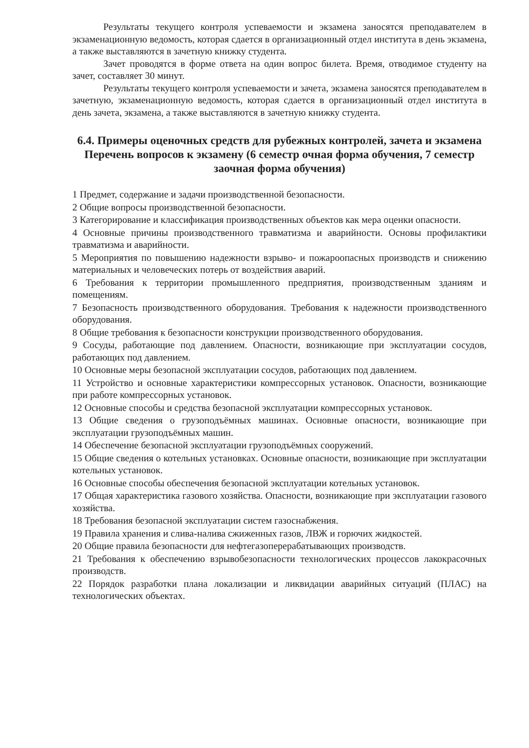Результаты текущего контроля успеваемости и экзамена заносятся преподавателем в экзаменационную ведомость, которая сдается в организационный отдел института в день экзамена, а также выставляются в зачетную книжку студента.
Зачет проводятся в форме ответа на один вопрос билета. Время, отводимое студенту на зачет, составляет 30 минут.
Результаты текущего контроля успеваемости и зачета, экзамена заносятся преподавателем в зачетную, экзаменационную ведомость, которая сдается в организационный отдел института в день зачета, экзамена, а также выставляются в зачетную книжку студента.
6.4. Примеры оценочных средств для рубежных контролей, зачета и экзамена
Перечень вопросов к экзамену (6 семестр очная форма обучения, 7 семестр заочная форма обучения)
1 Предмет, содержание и задачи производственной безопасности.
2 Общие вопросы производственной безопасности.
3 Категорирование и классификация производственных объектов как мера оценки опасности.
4 Основные причины производственного травматизма и аварийности. Основы профилактики травматизма и аварийности.
5 Мероприятия по повышению надежности взрыво- и пожароопасных производств и снижению материальных и человеческих потерь от воздействия аварий.
6 Требования к территории промышленного предприятия, производственным зданиям и помещениям.
7 Безопасность производственного оборудования. Требования к надежности производственного оборудования.
8 Общие требования к безопасности конструкции производственного оборудования.
9 Сосуды, работающие под давлением. Опасности, возникающие при эксплуатации сосудов, работающих под давлением.
10 Основные меры безопасной эксплуатации сосудов, работающих под давлением.
11 Устройство и основные характеристики компрессорных установок. Опасности, возникающие при работе компрессорных установок.
12 Основные способы и средства безопасной эксплуатации компрессорных установок.
13 Общие сведения о грузоподъёмных машинах. Основные опасности, возникающие при эксплуатации грузоподъёмных машин.
14 Обеспечение безопасной эксплуатации грузоподъёмных сооружений.
15 Общие сведения о котельных установках. Основные опасности, возникающие при эксплуатации котельных установок.
16 Основные способы обеспечения безопасной эксплуатации котельных установок.
17 Общая характеристика газового хозяйства. Опасности, возникающие при эксплуатации газового хозяйства.
18 Требования безопасной эксплуатации систем газоснабжения.
19 Правила хранения и слива-налива сжиженных газов, ЛВЖ и горючих жидкостей.
20 Общие правила безопасности для нефтегазоперерабатывающих производств.
21 Требования к обеспечению взрывобезопасности технологических процессов лакокрасочных производств.
22 Порядок разработки плана локализации и ликвидации аварийных ситуаций (ПЛАС) на технологических объектах.